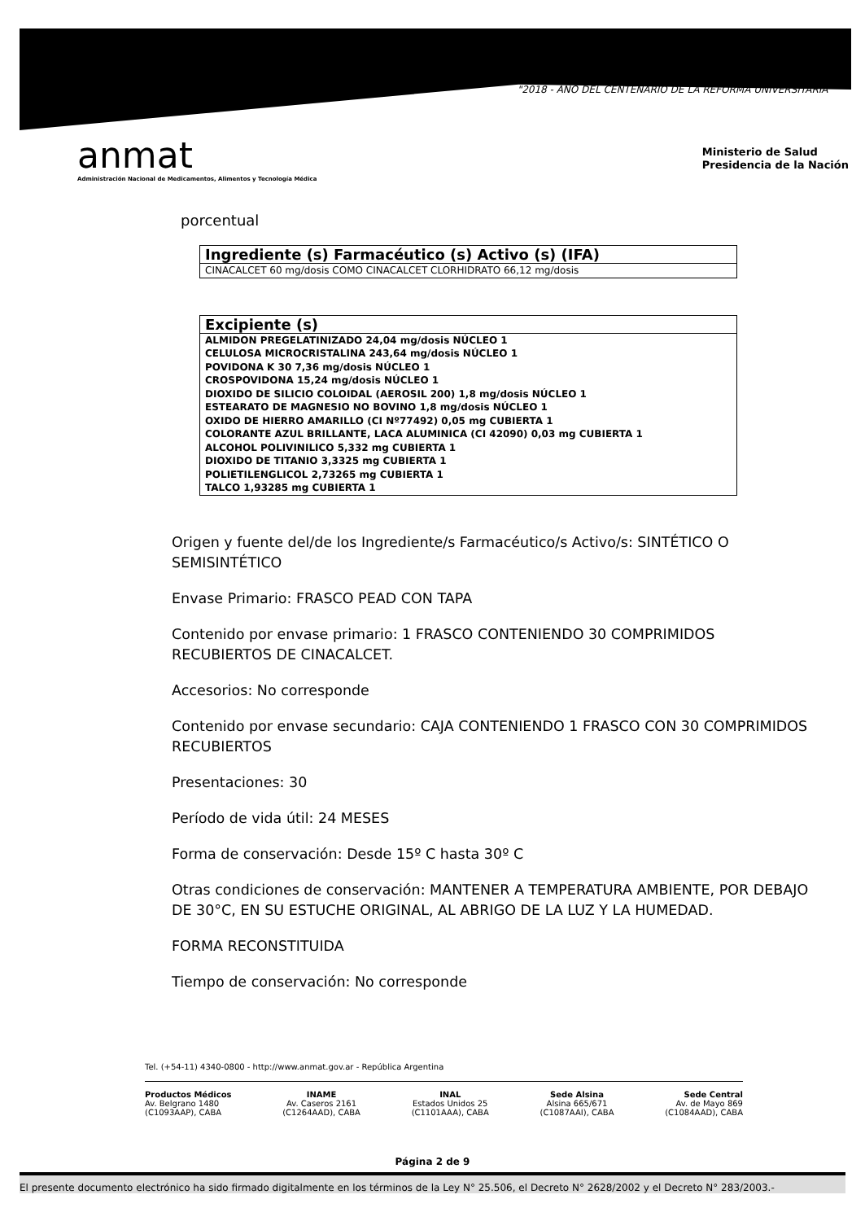"2018 - AÑO DEL CENTENARIO DE LA REFORMA UNIVERSITARIA"
anmat
Administración Nacional de Medicamentos, Alimentos y Tecnología Médica
Ministerio de Salud
Presidencia de la Nación
porcentual
| Ingrediente (s) Farmacéutico (s) Activo (s) (IFA) |
| --- |
| CINACALCET 60 mg/dosis COMO CINACALCET CLORHIDRATO 66,12 mg/dosis |
| Excipiente (s) |
| --- |
| ALMIDON PREGELATINIZADO 24,04 mg/dosis NÚCLEO 1 CELULOSA MICROCRISTALINA 243,64 mg/dosis NÚCLEO 1 POVIDONA K 30 7,36 mg/dosis NÚCLEO 1 CROSPOVIDONA 15,24 mg/dosis NÚCLEO 1 DIOXIDO DE SILICIO COLOIDAL (AEROSIL 200) 1,8 mg/dosis NÚCLEO 1 ESTEARATO DE MAGNESIO NO BOVINO 1,8 mg/dosis NÚCLEO 1 OXIDO DE HIERRO AMARILLO (CI Nº77492) 0,05 mg CUBIERTA 1 COLORANTE AZUL BRILLANTE, LACA ALUMINICA (CI 42090) 0,03 mg CUBIERTA 1 ALCOHOL POLIVINILICO 5,332 mg CUBIERTA 1 DIOXIDO DE TITANIO 3,3325 mg CUBIERTA 1 POLIETILENGLICOL 2,73265 mg CUBIERTA 1 TALCO 1,93285 mg CUBIERTA 1 |
Origen y fuente del/de los Ingrediente/s Farmacéutico/s Activo/s: SINTÉTICO O SEMISINTÉTICO
Envase Primario: FRASCO PEAD CON TAPA
Contenido por envase primario: 1 FRASCO CONTENIENDO 30 COMPRIMIDOS RECUBIERTOS DE CINACALCET.
Accesorios: No corresponde
Contenido por envase secundario: CAJA CONTENIENDO 1 FRASCO CON 30 COMPRIMIDOS RECUBIERTOS
Presentaciones: 30
Período de vida útil: 24 MESES
Forma de conservación: Desde 15º C hasta 30º C
Otras condiciones de conservación: MANTENER A TEMPERATURA AMBIENTE, POR DEBAJO DE 30°C, EN SU ESTUCHE ORIGINAL, AL ABRIGO DE LA LUZ Y LA HUMEDAD.
FORMA RECONSTITUIDA
Tiempo de conservación: No corresponde
Tel. (+54-11) 4340-0800 - http://www.anmat.gov.ar - República Argentina
Productos Médicos
Av. Belgrano 1480
(C1093AAP), CABA
INAME
Av. Caseros 2161
(C1264AAD), CABA
INAL
Estados Unidos 25
(C1101AAA), CABA
Sede Alsina
Alsina 665/671
(C1087AAI), CABA
Sede Central
Av. de Mayo 869
(C1084AAD), CABA
Página 2 de 9
El presente documento electrónico ha sido firmado digitalmente en los términos de la Ley N° 25.506, el Decreto N° 2628/2002 y el Decreto N° 283/2003.-